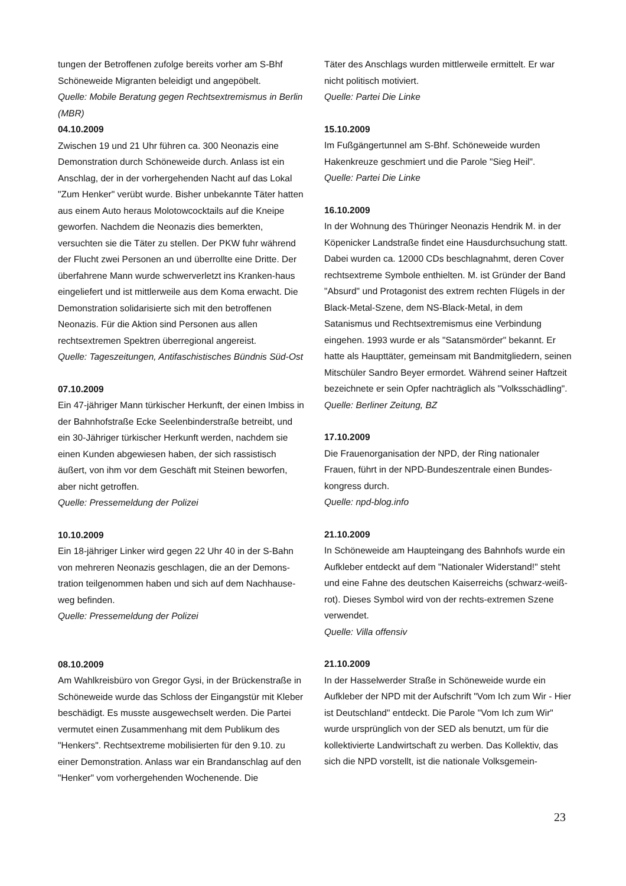tungen der Betroffenen zufolge bereits vorher am S-Bhf Schöneweide Migranten beleidigt und angepöbelt.
Quelle: Mobile Beratung gegen Rechtsextremismus in Berlin (MBR)
04.10.2009
Zwischen 19 und 21 Uhr führen ca. 300 Neonazis eine Demonstration durch Schöneweide durch. Anlass ist ein Anschlag, der in der vorhergehenden Nacht auf das Lokal "Zum Henker" verübt wurde. Bisher unbekannte Täter hatten aus einem Auto heraus Molotowcocktails auf die Kneipe geworfen. Nachdem die Neonazis dies bemerkten, versuchten sie die Täter zu stellen. Der PKW fuhr während der Flucht zwei Personen an und überrollte eine Dritte. Der überfahrene Mann wurde schwerverletzt ins Kranken-haus eingeliefert und ist mittlerweile aus dem Koma erwacht. Die Demonstration solidarisierte sich mit den betroffenen Neonazis. Für die Aktion sind Personen aus allen rechtsextremen Spektren überregional angereist.
Quelle: Tageszeitungen, Antifaschistisches Bündnis Süd-Ost
07.10.2009
Ein 47-jähriger Mann türkischer Herkunft, der einen Imbiss in der Bahnhofstraße Ecke Seelenbinderstraße betreibt, und ein 30-Jähriger türkischer Herkunft werden, nachdem sie einen Kunden abgewiesen haben, der sich rassistisch äußert, von ihm vor dem Geschäft mit Steinen beworfen, aber nicht getroffen.
Quelle: Pressemeldung der Polizei
10.10.2009
Ein 18-jähriger Linker wird gegen 22 Uhr 40 in der S-Bahn von mehreren Neonazis geschlagen, die an der Demons-tration teilgenommen haben und sich auf dem Nachhause-weg befinden.
Quelle: Pressemeldung der Polizei
08.10.2009
Am Wahlkreisbüro von Gregor Gysi, in der Brückenstraße in Schöneweide wurde das Schloss der Eingangstür mit Kleber beschädigt. Es musste ausgewechselt werden. Die Partei vermutet einen Zusammenhang mit dem Publikum des "Henkers". Rechtsextreme mobilisierten für den 9.10. zu einer Demonstration. Anlass war ein Brandanschlag auf den "Henker" vom vorhergehenden Wochenende. Die
Täter des Anschlags wurden mittlerweile ermittelt. Er war nicht politisch motiviert.
Quelle: Partei Die Linke
15.10.2009
Im Fußgängertunnel am S-Bhf. Schöneweide wurden Hakenkreuze geschmiert und die Parole "Sieg Heil".
Quelle: Partei Die Linke
16.10.2009
In der Wohnung des Thüringer Neonazis Hendrik M. in der Köpenicker Landstraße findet eine Hausdurchsuchung statt. Dabei wurden ca. 12000 CDs beschlagnahmt, deren Cover rechtsextreme Symbole enthielten. M. ist Gründer der Band "Absurd" und Protagonist des extrem rechten Flügels in der Black-Metal-Szene, dem NS-Black-Metal, in dem Satanismus und Rechtsextremismus eine Verbindung eingehen. 1993 wurde er als "Satansmörder" bekannt. Er hatte als Haupttäter, gemeinsam mit Bandmitgliedern, seinen Mitschüler Sandro Beyer ermordet. Während seiner Haftzeit bezeichnete er sein Opfer nachträglich als "Volksschädling".
Quelle: Berliner Zeitung, BZ
17.10.2009
Die Frauenorganisation der NPD, der Ring nationaler Frauen, führt in der NPD-Bundeszentrale einen Bundes-kongress durch.
Quelle: npd-blog.info
21.10.2009
In Schöneweide am Haupteingang des Bahnhofs wurde ein Aufkleber entdeckt auf dem "Nationaler Widerstand!" steht und eine Fahne des deutschen Kaiserreichs (schwarz-weiß-rot). Dieses Symbol wird von der rechts-extremen Szene verwendet.
Quelle: Villa offensiv
21.10.2009
In der Hasselwerder Straße in Schöneweide wurde ein Aufkleber der NPD mit der Aufschrift "Vom Ich zum Wir - Hier ist Deutschland" entdeckt. Die Parole "Vom Ich zum Wir" wurde ursprünglich von der SED als benutzt, um für die kollektivierte Landwirtschaft zu werben. Das Kollektiv, das sich die NPD vorstellt, ist die nationale Volksgemein-
23